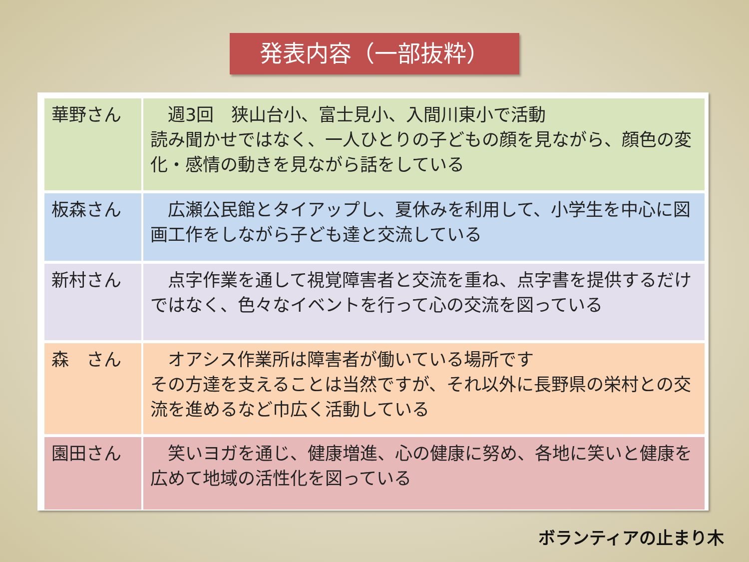発表内容（一部抜粋）
| 華野さん | 週3回 狭山台小、富士見小、入間川東小で活動 読み聞かせではなく、一人ひとりの子どもの顔を見ながら、顔色の変化・感情の動きを見ながら話をしている |
| 板森さん | 広瀬公民館とタイアップし、夏休みを利用して、小学生を中心に図画工作をしながら子ども達と交流している |
| 新村さん | 点字作業を通して視覚障害者と交流を重ね、点字書を提供するだけではなく、色々なイベントを行って心の交流を図っている |
| 森 さん | オアシス作業所は障害者が働いている場所です その方達を支えることは当然ですが、それ以外に長野県の栄村との交流を進めるなど巾広く活動している |
| 園田さん | 笑いヨガを通じ、健康増進、心の健康に努め、各地に笑いと健康を広めて地域の活性化を図っている |
ボランティアの止まり木